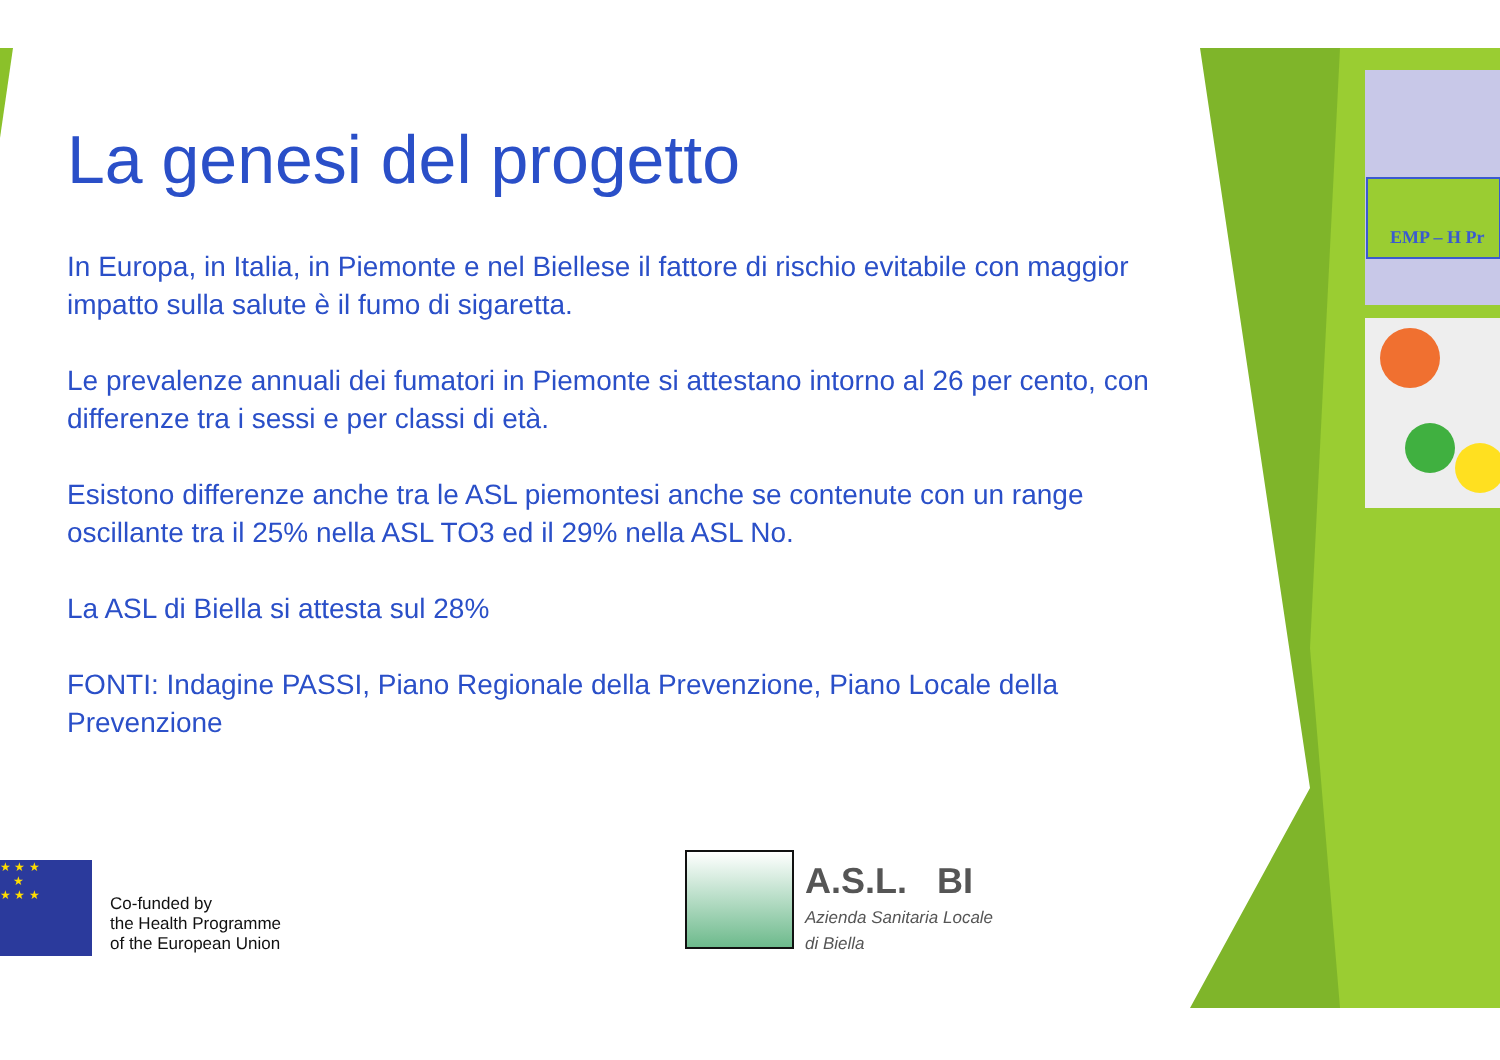EMP – H Pr
La genesi del progetto
In Europa, in Italia, in Piemonte e nel Biellese il fattore di rischio evitabile con maggior impatto sulla salute è il fumo di sigaretta.
Le prevalenze annuali dei fumatori in Piemonte si attestano intorno al 26 per cento, con differenze tra i sessi e per classi di età.
Esistono differenze anche tra le ASL piemontesi anche se contenute con un range oscillante tra il 25% nella ASL TO3 ed il 29% nella ASL No.
La ASL di Biella si attesta sul 28%
FONTI: Indagine PASSI, Piano Regionale della Prevenzione, Piano Locale della Prevenzione
★ ★ ★
★
★ ★ ★
Co-funded by
the Health Programme
of the European Union
A.S.L. BI
Azienda Sanitaria Locale
di Biella